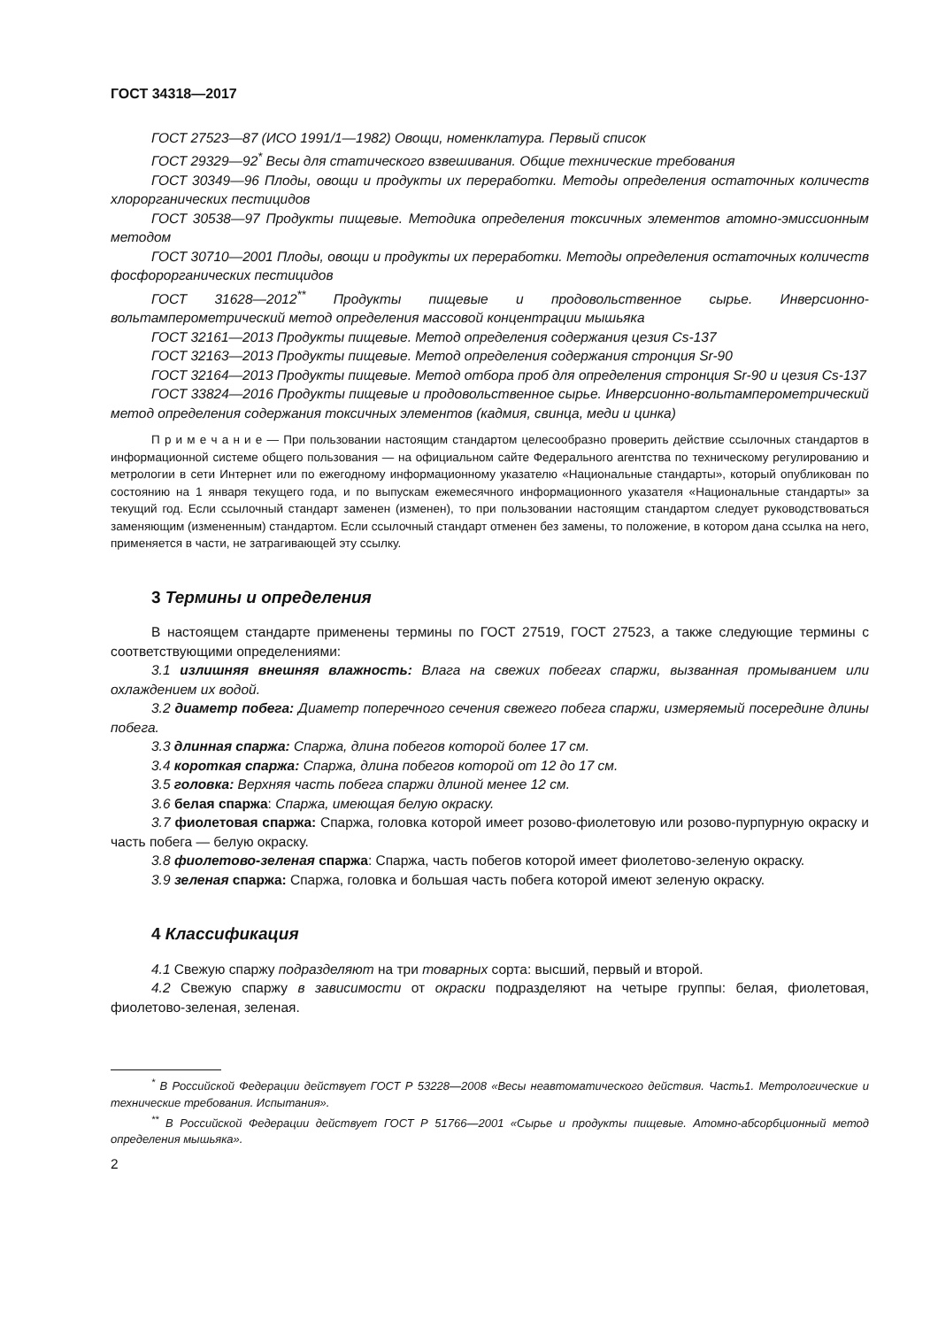ГОСТ 34318—2017
ГОСТ 27523—87 (ИСО 1991/1—1982) Овощи, номенклатура. Первый список
ГОСТ 29329—92<sup>*</sup> Весы для статического взвешивания. Общие технические требования
ГОСТ 30349—96 Плоды, овощи и продукты их переработки. Методы определения остаточных количеств хлорорганических пестицидов
ГОСТ 30538—97 Продукты пищевые. Методика определения токсичных элементов атомно-эмиссионным методом
ГОСТ 30710—2001 Плоды, овощи и продукты их переработки. Методы определения остаточных количеств фосфорорганических пестицидов
ГОСТ 31628—2012<sup>**</sup> Продукты пищевые и продовольственное сырье. Инверсионно-вольтамперометрический метод определения массовой концентрации мышьяка
ГОСТ 32161—2013 Продукты пищевые. Метод определения содержания цезия Cs-137
ГОСТ 32163—2013 Продукты пищевые. Метод определения содержания стронция Sr-90
ГОСТ 32164—2013 Продукты пищевые. Метод отбора проб для определения стронция Sr-90 и цезия Cs-137
ГОСТ 33824—2016 Продукты пищевые и продовольственное сырье. Инверсионно-вольтамперометрический метод определения содержания токсичных элементов (кадмия, свинца, меди и цинка)
П р и м е ч а н и е — При пользовании настоящим стандартом целесообразно проверить действие ссылочных стандартов в информационной системе общего пользования — на официальном сайте Федерального агентства по техническому регулированию и метрологии в сети Интернет или по ежегодному информационному указателю «Национальные стандарты», который опубликован по состоянию на 1 января текущего года, и по выпускам ежемесячного информационного указателя «Национальные стандарты» за текущий год. Если ссылочный стандарт заменен (изменен), то при пользовании настоящим стандартом следует руководствоваться заменяющим (измененным) стандартом. Если ссылочный стандарт отменен без замены, то положение, в котором дана ссылка на него, применяется в части, не затрагивающей эту ссылку.
3 Термины и определения
В настоящем стандарте применены термины по ГОСТ 27519, ГОСТ 27523, а также следующие термины с соответствующими определениями:
3.1 излишняя внешняя влажность: Влага на свежих побегах спаржи, вызванная промыванием или охлаждением их водой.
3.2 диаметр побега: Диаметр поперечного сечения свежего побега спаржи, измеряемый посередине длины побега.
3.3 длинная спаржа: Спаржа, длина побегов которой более 17 см.
3.4 короткая спаржа: Спаржа, длина побегов которой от 12 до 17 см.
3.5 головка: Верхняя часть побега спаржи длиной менее 12 см.
3.6 белая спаржа: Спаржа, имеющая белую окраску.
3.7 фиолетовая спаржа: Спаржа, головка которой имеет розово-фиолетовую или розово-пурпурную окраску и часть побега — белую окраску.
3.8 фиолетово-зеленая спаржа: Спаржа, часть побегов которой имеет фиолетово-зеленую окраску.
3.9 зеленая спаржа: Спаржа, головка и большая часть побега которой имеют зеленую окраску.
4 Классификация
4.1 Свежую спаржу подразделяют на три товарных сорта: высший, первый и второй.
4.2 Свежую спаржу в зависимости от окраски подразделяют на четыре группы: белая, фиолетовая, фиолетово-зеленая, зеленая.
<sup>*</sup> В Российской Федерации действует ГОСТ Р 53228—2008 «Весы неавтоматического действия. Часть1. Метрологические и технические требования. Испытания».
<sup>**</sup> В Российской Федерации действует ГОСТ Р 51766—2001 «Сырье и продукты пищевые. Атомно-абсорбционный метод определения мышьяка».
2